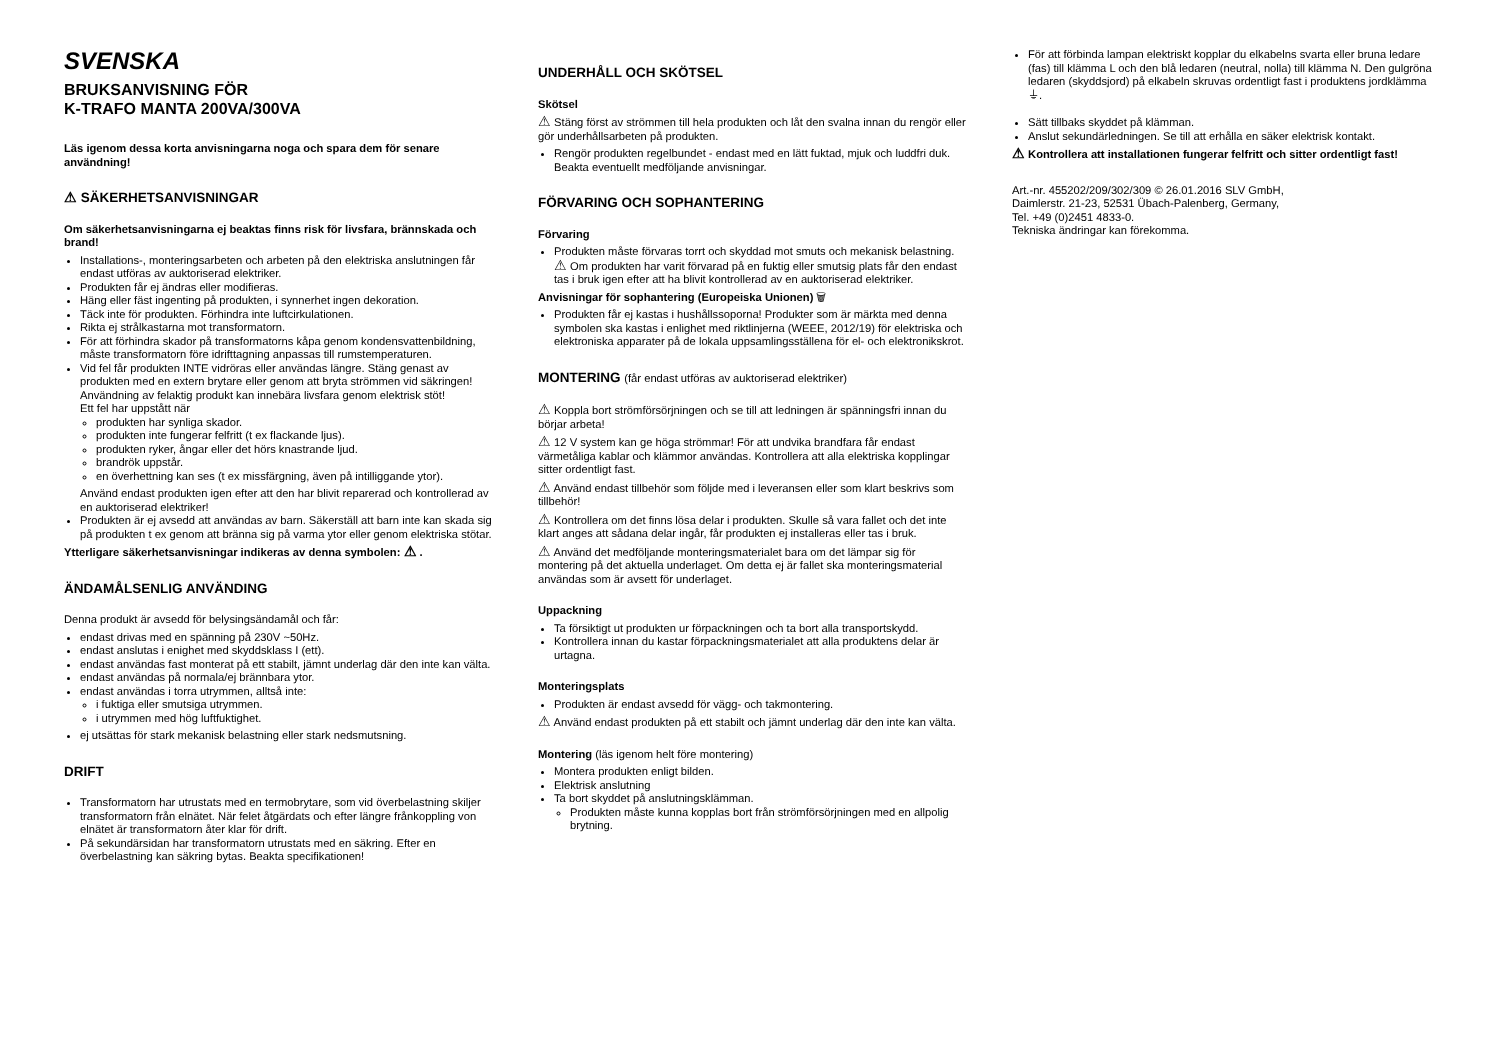SVENSKA
BRUKSANVISNING FÖR
K-TRAFO MANTA 200VA/300VA
Läs igenom dessa korta anvisningarna noga och spara dem för senare användning!
⚠ SÄKERHETSANVISNINGAR
Om säkerhetsanvisningarna ej beaktas finns risk för livsfara, brännskada och brand!
Installations-, monteringsarbeten och arbeten på den elektriska anslutningen får endast utföras av auktoriserad elektriker.
Produkten får ej ändras eller modifieras.
Häng eller fäst ingenting på produkten, i synnerhet ingen dekoration.
Täck inte för produkten. Förhindra inte luftcirkulationen.
Rikta ej strålkastarna mot transformatorn.
För att förhindra skador på transformatorns kåpa genom kondensvattenbildning, måste transformatorn före idrifttagning anpassas till rumstemperaturen.
Vid fel får produkten INTE vidröras eller användas längre. Stäng genast av produkten med en extern brytare eller genom att bryta strömmen vid säkringen! Användning av felaktig produkt kan innebära livsfara genom elektrisk stöt!
Ett fel har uppstått när
produkten har synliga skador.
produkten inte fungerar felfritt (t ex flackande ljus).
produkten ryker, ångar eller det hörs knastrande ljud.
brandrök uppstår.
en överhettning kan ses (t ex missfärgning, även på intilliggande ytor).
Använd endast produkten igen efter att den har blivit reparerad och kontrollerad av en auktoriserad elektriker!
Produkten är ej avsedd att användas av barn. Säkerställ att barn inte kan skada sig på produkten t ex genom att bränna sig på varma ytor eller genom elektriska stötar.
Ytterligare säkerhetsanvisningar indikeras av denna symbolen: ⚠ .
ÄNDAMÅLSENLIG ANVÄNDING
Denna produkt är avsedd för belysingsändamål och får:
endast drivas med en spänning på 230V ~50Hz.
endast anslutas i enighet med skyddsklass I (ett).
endast användas fast monterat på ett stabilt, jämnt underlag där den inte kan välta.
endast användas på normala/ej brännbara ytor.
endast användas i torra utrymmen, alltså inte:
i fuktiga eller smutsiga utrymmen.
i utrymmen med hög luftfuktighet.
ej utsättas för stark mekanisk belastning eller stark nedsmutsning.
DRIFT
Transformatorn har utrustats med en termobrytare, som vid överbelastning skiljer transformatorn från elnätet. När felet åtgärdats och efter längre frånkoppling von elnätet är transformatorn åter klar för drift.
På sekundärsidan har transformatorn utrustats med en säkring. Efter en överbelastning kan säkring bytas. Beakta specifikationen!
UNDERHÅLL OCH SKÖTSEL
Skötsel
⚠ Stäng först av strömmen till hela produkten och låt den svalna innan du rengör eller gör underhållsarbeten på produkten.
Rengör produkten regelbundet - endast med en lätt fuktad, mjuk och luddfri duk. Beakta eventuellt medföljande anvisningar.
FÖRVARING OCH SOPHANTERING
Förvaring
Produkten måste förvaras torrt och skyddad mot smuts och mekanisk belastning.
⚠ Om produkten har varit förvarad på en fuktig eller smutsig plats får den endast tas i bruk igen efter att ha blivit kontrollerad av en auktoriserad elektriker.
Anvisningar för sophantering (Europeiska Unionen) 🗑
Produkten får ej kastas i hushållssoporna! Produkter som är märkta med denna symbolen ska kastas i enlighet med riktlinjerna (WEEE, 2012/19) för elektriska och elektroniska apparater på de lokala uppsamlingsställena för el- och elektronikskrot.
MONTERING (får endast utföras av auktoriserad elektriker)
⚠ Koppla bort strömförsörjningen och se till att ledningen är spänningsfri innan du börjar arbeta!
⚠ 12 V system kan ge höga strömmar! För att undvika brandfara får endast värmetåliga kablar och klämmor användas. Kontrollera att alla elektriska kopplingar sitter ordentligt fast.
⚠ Använd endast tillbehör som följde med i leveransen eller som klart beskrivs som tillbehör!
⚠ Kontrollera om det finns lösa delar i produkten. Skulle så vara fallet och det inte klart anges att sådana delar ingår, får produkten ej installeras eller tas i bruk.
⚠ Använd det medföljande monteringsmaterialet bara om det lämpar sig för montering på det aktuella underlaget. Om detta ej är fallet ska monteringsmaterial användas som är avsett för underlaget.
Uppackning
Ta försiktigt ut produkten ur förpackningen och ta bort alla transportskydd.
Kontrollera innan du kastar förpackningsmaterialet att alla produktens delar är urtagna.
Monteringsplats
Produkten är endast avsedd för vägg- och takmontering.
⚠ Använd endast produkten på ett stabilt och jämnt underlag där den inte kan välta.
Montering (läs igenom helt före montering)
Montera produkten enligt bilden.
Elektrisk anslutning
Ta bort skyddet på anslutningsklämman.
Produkten måste kunna kopplas bort från strömförsörjningen med en allpolig brytning.
För att förbinda lampan elektriskt kopplar du elkabelns svarta eller bruna ledare (fas) till klämma L och den blå ledaren (neutral, nolla) till klämma N. Den gulgröna ledaren (skyddsjord) på elkabeln skruvas ordentligt fast i produktens jordklämma ⏚.
Sätt tillbaks skyddet på klämman.
Anslut sekundärledningen. Se till att erhålla en säker elektrisk kontakt.
⚠ Kontrollera att installationen fungerar felfritt och sitter ordentligt fast!
Art.-nr. 455202/209/302/309 © 26.01.2016 SLV GmbH,
Daimlerstr. 21-23, 52531 Übach-Palenberg, Germany,
Tel. +49 (0)2451 4833-0.
Tekniska ändringar kan förekomma.